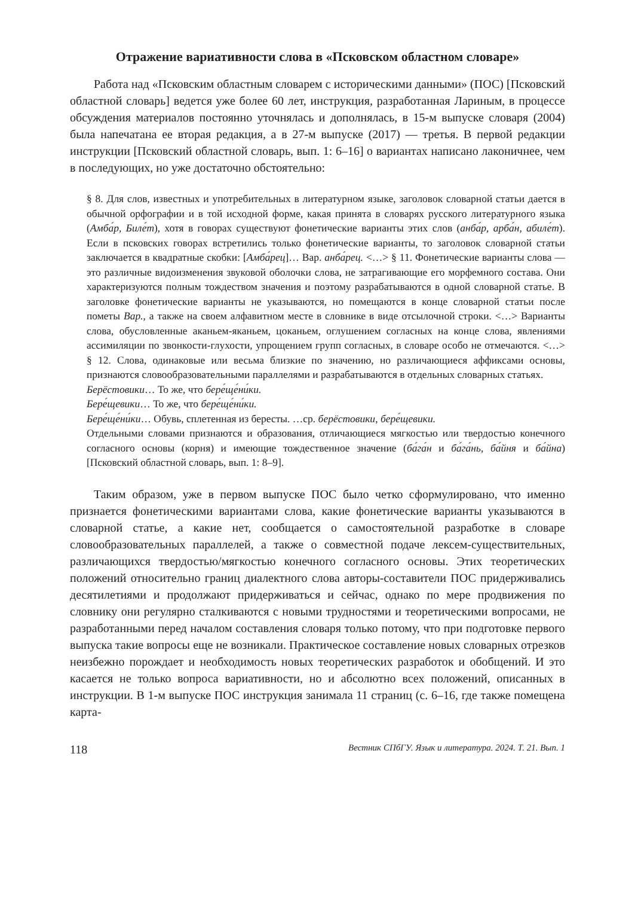Отражение вариативности слова в «Псковском областном словаре»
Работа над «Псковским областным словарем с историческими данными» (ПОС) [Псковский областной словарь] ведется уже более 60 лет, инструкция, разработанная Лариным, в процессе обсуждения материалов постоянно уточнялась и дополнялась, в 15-м выпуске словаря (2004) была напечатана ее вторая редакция, а в 27-м выпуске (2017) — третья. В первой редакции инструкции [Псковский областной словарь, вып. 1: 6–16] о вариантах написано лаконичнее, чем в последующих, но уже достаточно обстоятельно:
§ 8. Для слов, известных и употребительных в литературном языке, заголовок словарной статьи дается в обычной орфографии и в той исходной форме, какая принята в словарях русского литературного языка (Амба́р, Биле́т), хотя в говорах существуют фонетические варианты этих слов (анба́р, арба́н, абиле́т). Если в псковских говорах встретились только фонетические варианты, то заголовок словарной статьи заключается в квадратные скобки: [Амба́рец]… Вар. анба́рец. <…> § 11. Фонетические варианты слова — это различные видоизменения звуковой оболочки слова, не затрагивающие его морфемного состава. Они характеризуются полным тождеством значения и поэтому разрабатываются в одной словарной статье. В заголовке фонетические варианты не указываются, но помещаются в конце словарной статьи после пометы Вар., а также на своем алфавитном месте в словнике в виде отсылочной строки. <…> Варианты слова, обусловленные аканьем-яканьем, цоканьем, оглушением согласных на конце слова, явлениями ассимиляции по звонкости-глухости, упрощением групп согласных, в словаре особо не отмечаются. <…> § 12. Слова, одинаковые или весьма близкие по значению, но различающиеся аффиксами основы, признаются словообразовательными параллелями и разрабатываются в отдельных словарных статьях.
Берёстовики… То же, что бере́ще́ни́ки.
Бере́щевики… То же, что бере́ще́ни́ки.
Бере́ще́ни́ки… Обувь, сплетенная из бересты. …ср. берёстовики, бере́щевики.
Отдельными словами признаются и образования, отличающиеся мягкостью или твердостью конечного согласного основы (корня) и имеющие тождественное значение (ба́га́н и ба́га́нь, ба́йня и ба́йна) [Псковский областной словарь, вып. 1: 8–9].
Таким образом, уже в первом выпуске ПОС было четко сформулировано, что именно признается фонетическими вариантами слова, какие фонетические варианты указываются в словарной статье, а какие нет, сообщается о самостоятельной разработке в словаре словообразовательных параллелей, а также о совместной подаче лексем-существительных, различающихся твердостью/мягкостью конечного согласного основы. Этих теоретических положений относительно границ диалектного слова авторы-составители ПОС придерживались десятилетиями и продолжают придерживаться и сейчас, однако по мере продвижения по словнику они регулярно сталкиваются с новыми трудностями и теоретическими вопросами, не разработанными перед началом составления словаря только потому, что при подготовке первого выпуска такие вопросы еще не возникали. Практическое составление новых словарных отрезков неизбежно порождает и необходимость новых теоретических разработок и обобщений. И это касается не только вопроса вариативности, но и абсолютно всех положений, описанных в инструкции. В 1-м выпуске ПОС инструкция занимала 11 страниц (с. 6–16, где также помещена карта-
118 Вестник СПбГУ. Язык и литература. 2024. Т. 21. Вып. 1